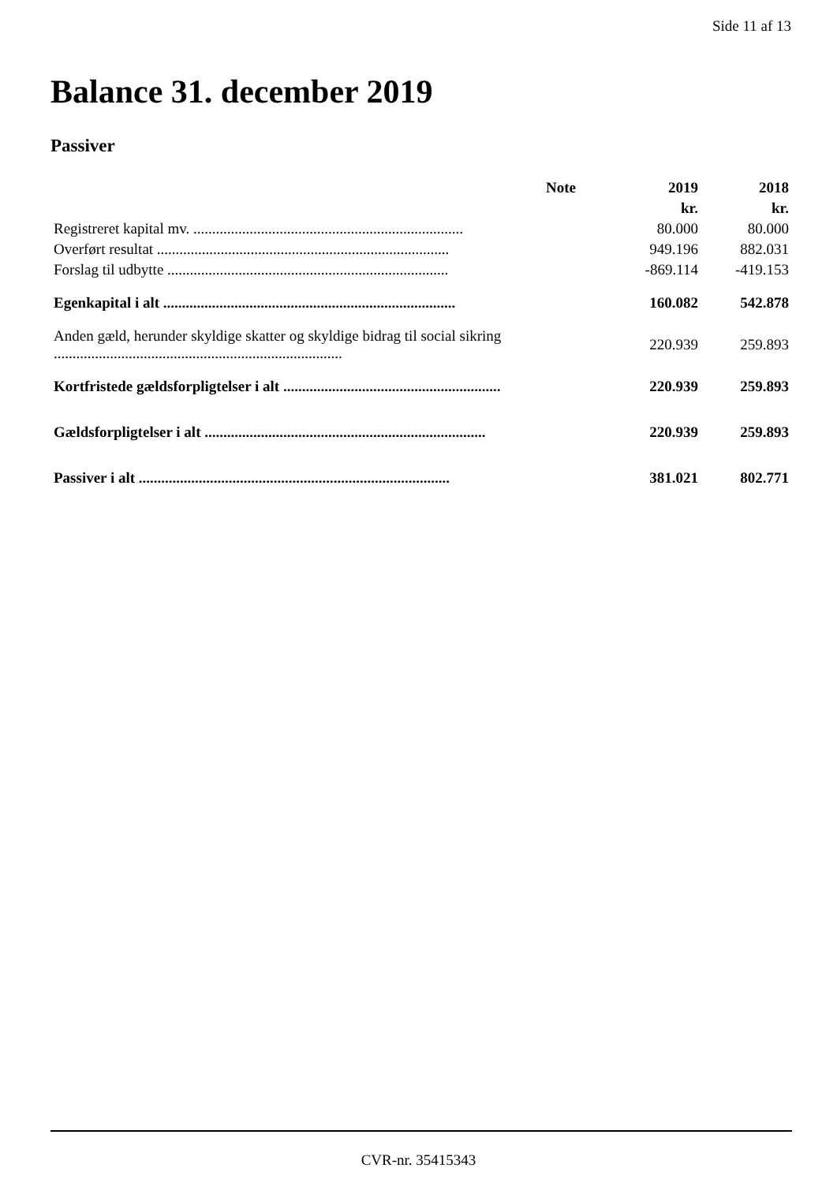Side 11 af 13
Balance 31. december 2019
Passiver
| | Note | 2019 | 2018 |
| --- | --- | --- | --- |
| | | kr. | kr. |
| Registreret kapital mv. ........................................................................ | | 80.000 | 80.000 |
| Overført resultat .............................................................................. | | 949.196 | 882.031 |
| Forslag til udbytte ........................................................................... | | -869.114 | -419.153 |
| Egenkapital i alt .............................................................................. | | 160.082 | 542.878 |
| Anden gæld, herunder skyldige skatter og skyldige bidrag til social sikring ............................................................................. | | 220.939 | 259.893 |
| Kortfristede gældsforpligtelser i alt .......................................................... | | 220.939 | 259.893 |
| Gældsforpligtelser i alt ........................................................................... | | 220.939 | 259.893 |
| Passiver i alt ................................................................................... | | 381.021 | 802.771 |
CVR-nr. 35415343